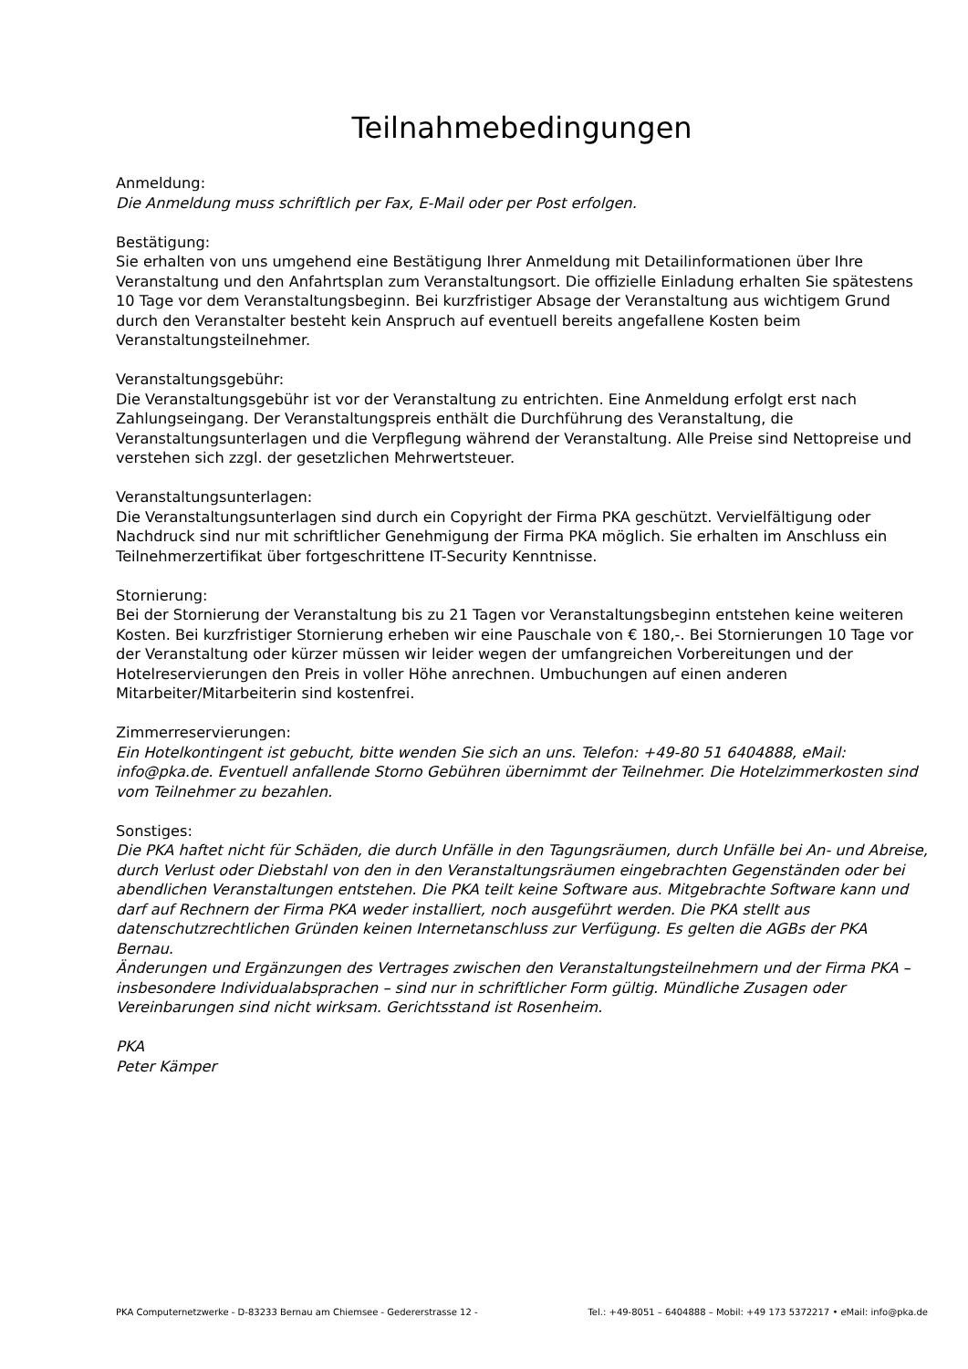Teilnahmebedingungen
Anmeldung:
Die Anmeldung muss schriftlich per Fax, E-Mail oder per Post erfolgen.
Bestätigung:
Sie erhalten von uns umgehend eine Bestätigung Ihrer Anmeldung mit Detailinformationen über Ihre Veranstaltung und den Anfahrtsplan zum Veranstaltungsort. Die offizielle Einladung erhalten Sie spätestens 10 Tage vor dem Veranstaltungsbeginn. Bei kurzfristiger Absage der Veranstaltung aus wichtigem Grund durch den Veranstalter besteht kein Anspruch auf eventuell bereits angefallene Kosten beim Veranstaltungsteilnehmer.
Veranstaltungsgebühr:
Die Veranstaltungsgebühr ist vor der Veranstaltung zu entrichten. Eine Anmeldung erfolgt erst nach Zahlungseingang. Der Veranstaltungspreis enthält die Durchführung des Veranstaltung, die Veranstaltungsunterlagen und die Verpflegung während der Veranstaltung. Alle Preise sind Nettopreise und verstehen sich zzgl. der gesetzlichen Mehrwertsteuer.
Veranstaltungsunterlagen:
Die Veranstaltungsunterlagen sind durch ein Copyright der Firma PKA geschützt. Vervielfältigung oder Nachdruck sind nur mit schriftlicher Genehmigung der Firma PKA möglich. Sie erhalten im Anschluss ein Teilnehmerzertifikat über fortgeschrittene IT-Security Kenntnisse.
Stornierung:
Bei der Stornierung der Veranstaltung bis zu 21 Tagen vor Veranstaltungsbeginn entstehen keine weiteren Kosten. Bei kurzfristiger Stornierung erheben wir eine Pauschale von € 180,-. Bei Stornierungen 10 Tage vor der Veranstaltung oder kürzer müssen wir leider wegen der umfangreichen Vorbereitungen und der Hotelreservierungen den Preis in voller Höhe anrechnen. Umbuchungen auf einen anderen Mitarbeiter/Mitarbeiterin sind kostenfrei.
Zimmerreservierungen:
Ein Hotelkontingent ist gebucht, bitte wenden Sie sich an uns. Telefon: +49-80 51 6404888, eMail: info@pka.de. Eventuell anfallende Storno Gebühren übernimmt der Teilnehmer. Die Hotelzimmerkosten sind vom Teilnehmer zu bezahlen.
Sonstiges:
Die PKA haftet nicht für Schäden, die durch Unfälle in den Tagungsräumen, durch Unfälle bei An- und Abreise, durch Verlust oder Diebstahl von den in den Veranstaltungsräumen eingebrachten Gegenständen oder bei abendlichen Veranstaltungen entstehen. Die PKA teilt keine Software aus. Mitgebrachte Software kann und darf auf Rechnern der Firma PKA weder installiert, noch ausgeführt werden. Die PKA stellt aus datenschutzrechtlichen Gründen keinen Internetanschluss zur Verfügung. Es gelten die AGBs der PKA Bernau.
Änderungen und Ergänzungen des Vertrages zwischen den Veranstaltungsteilnehmern und der Firma PKA – insbesondere Individualabsprachen – sind nur in schriftlicher Form gültig. Mündliche Zusagen oder Vereinbarungen sind nicht wirksam. Gerichtsstand ist Rosenheim.
PKA
Peter Kämper
PKA Computernetzwerke - D-83233 Bernau am Chiemsee - Gedererstrasse 12 - Tel.: +49-8051 – 6404888 – Mobil: +49 173 5372217 • eMail: info@pka.de